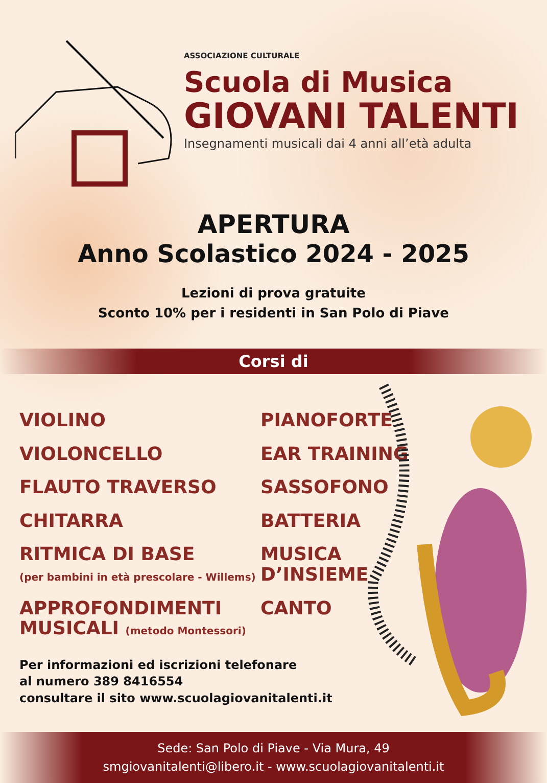ASSOCIAZIONE CULTURALE
Scuola di Musica
GIOVANI TALENTI
Insegnamenti musicali dai 4 anni all’età adulta
APERTURA
Anno Scolastico 2024 - 2025
Lezioni di prova gratuite
Sconto 10% per i residenti in San Polo di Piave
Corsi di
VIOLINO
VIOLONCELLO
FLAUTO TRAVERSO
CHITARRA
RITMICA DI BASE
(per bambini in età prescolare - Willems)
APPROFONDIMENTI
MUSICALI (metodo Montessori)
PIANOFORTE
EAR TRAINING
SASSOFONO
BATTERIA
MUSICA
D’INSIEME
CANTO
Per informazioni ed iscrizioni telefonare
al numero 389 8416554
consultare il sito www.scuolagiovanitalenti.it
Sede: San Polo di Piave - Via Mura, 49
smgiovanitalenti@libero.it - www.scuolagiovanitalenti.it